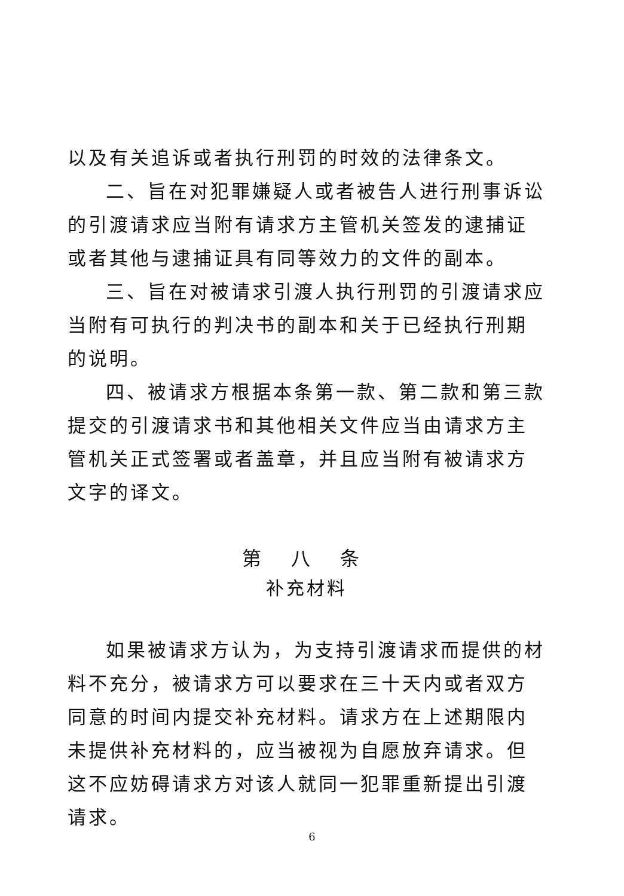以及有关追诉或者执行刑罚的时效的法律条文。
二、旨在对犯罪嫌疑人或者被告人进行刑事诉讼的引渡请求应当附有请求方主管机关签发的逮捕证或者其他与逮捕证具有同等效力的文件的副本。
三、旨在对被请求引渡人执行刑罚的引渡请求应当附有可执行的判决书的副本和关于已经执行刑期的说明。
四、被请求方根据本条第一款、第二款和第三款提交的引渡请求书和其他相关文件应当由请求方主管机关正式签署或者盖章，并且应当附有被请求方文字的译文。
第 八 条
补充材料
如果被请求方认为，为支持引渡请求而提供的材料不充分，被请求方可以要求在三十天内或者双方同意的时间内提交补充材料。请求方在上述期限内未提供补充材料的，应当被视为自愿放弃请求。但这不应妨碍请求方对该人就同一犯罪重新提出引渡请求。
6